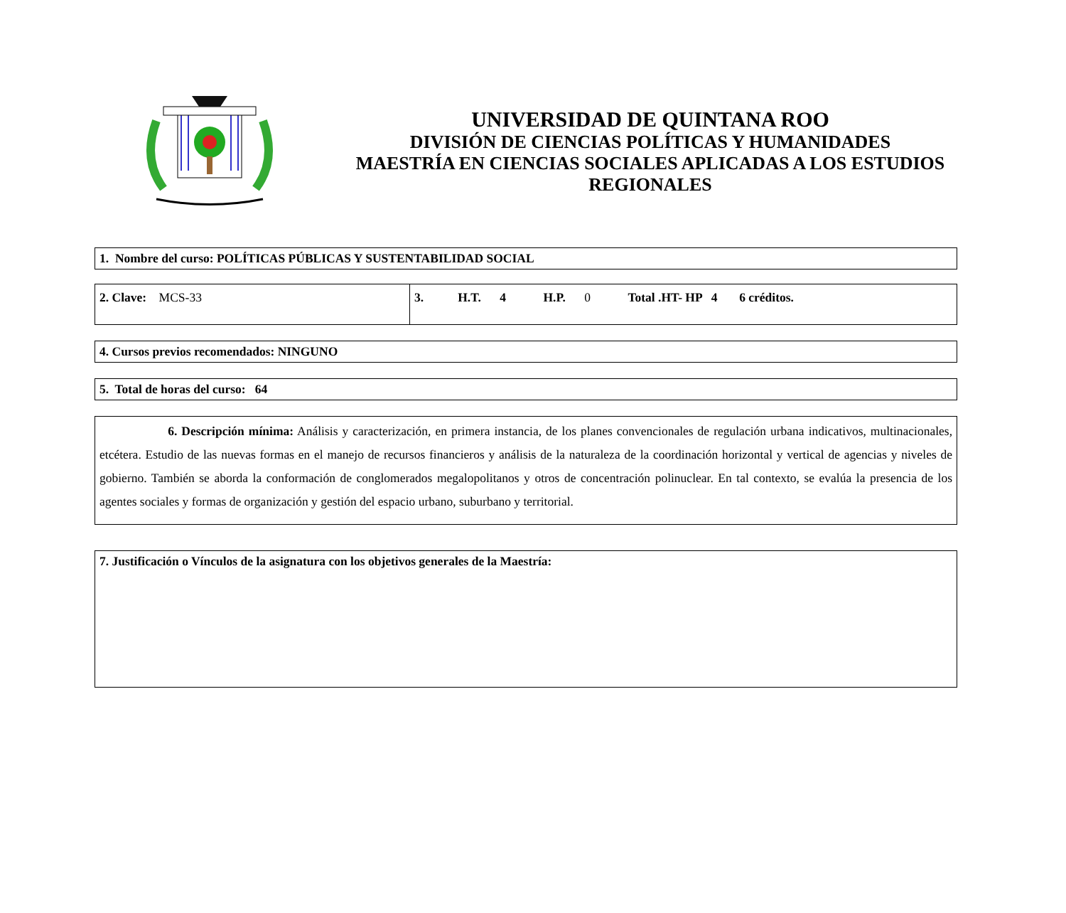UNIVERSIDAD DE QUINTANA ROO
DIVISIÓN DE CIENCIAS POLÍTICAS Y HUMANIDADES
MAESTRÍA EN CIENCIAS SOCIALES APLICADAS A LOS ESTUDIOS REGIONALES
1. Nombre del curso: POLÍTICAS PÚBLICAS Y SUSTENTABILIDAD SOCIAL
| 2. Clave: MCS-33 | 3. H.T. 4 H.P. 0 Total .HT- HP 4 6 créditos. |
4. Cursos previos recomendados: NINGUNO
5. Total de horas del curso: 64
6. Descripción mínima: Análisis y caracterización, en primera instancia, de los planes convencionales de regulación urbana indicativos, multinacionales, etcétera. Estudio de las nuevas formas en el manejo de recursos financieros y análisis de la naturaleza de la coordinación horizontal y vertical de agencias y niveles de gobierno. También se aborda la conformación de conglomerados megalopolitanos y otros de concentración polinuclear. En tal contexto, se evalúa la presencia de los agentes sociales y formas de organización y gestión del espacio urbano, suburbano y territorial.
7. Justificación o Vínculos de la asignatura con los objetivos generales de la Maestría: